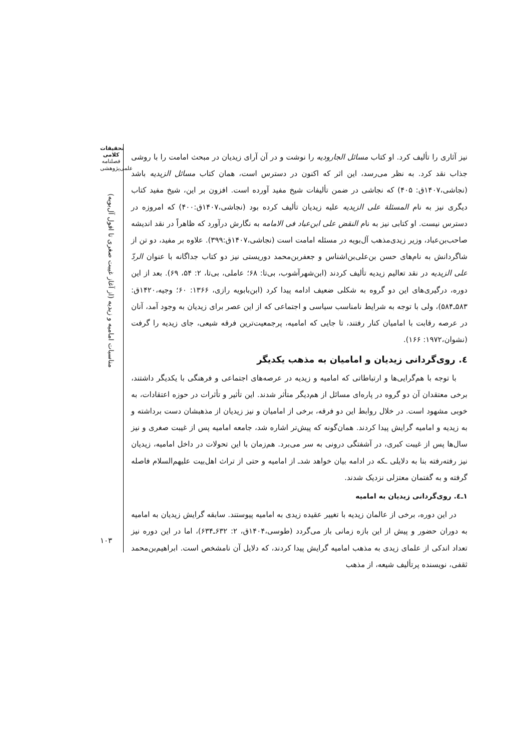تحقیقات کلامی
فصلنامه
علمی‌پژوهشی
مناسبات امامیه و زیدیه (از آغاز غیبت صغری تا افول آل‌بویه)
۱۰۳
نیز آثاری را تألیف کرد. او کتاب مسائل الجارودیه را نوشت و در آن آرای زیدیان در مبحث امامت را با روشی جذاب نقد کرد. به نظر می‌رسد، این اثر که اکنون در دسترس است، همان کتاب مسائل الزیدیه باشد (نجاشی،۱۴۰۷ق: ۴۰۵) که نجاشی در ضمن تألیفات شیخ مفید آورده است. افزون بر این، شیخ مفید کتاب دیگری نیز به نام المسئلة علی الزیدیه علیه زیدیان تألیف کرده بود (نجاشی،۱۴۰۷ق:۴۰۰) که امروزه در دسترس نیست. او کتابی نیز به نام النقض علی ابن‌عباد فی الامامه به نگارش درآورد که ظاهراً در نقد اندیشه صاحب‌بن‌عباد، وزیر زیدی‌مذهب آل‌بویه در مسئله امامت است (نجاشی،۱۴۰۷ق:۳۹۹). علاوه بر مفید، دو تن از شاگردانش به نام‌های حسن بن‌علی‌بن‌اشناس و جعفربن‌محمد دوریستی نیز دو کتاب جداگانه با عنوان الردّ علی الزیدیه در نقد تعالیم زیدیه تألیف کردند (ابن‌شهرآشوب، بی‌تا: ۶۸؛ عاملی، بی‌تا، ۲: ۵۴، ۶۹). بعد از این دوره، درگیری‌های این دو گروه به شکلی ضعیف ادامه پیدا کرد (ابن‌بابویه رازی، ۱۳۶۶: ۶۰؛ وجیه،۱۴۲۰ق: ۵۸۳ـ۵۸۴)، ولی با توجه به شرایط نامناسب سیاسی و اجتماعی که از این عصر برای زیدیان به وجود آمد، آنان در عرصه رقابت با امامیان کنار رفتند، تا جایی که امامیه، پرجمعیت‌ترین فرقه شیعی، جای زیدیه را گرفت (نشوان،۱۹۷۲: ۱۶۶).
٤. روی‌گردانی زیدیان و امامیان به مذهب یکدیگر
با توجه با هم‌گرایی‌ها و ارتباطاتی که امامیه و زیدیه در عرصه‌های اجتماعی و فرهنگی با یکدیگر داشتند، برخی معتقدان آن دو گروه در پاره‌ای مسائل از هم‌دیگر متأثر شدند. این تأثیر و تأثرات در حوزه اعتقادات، به خوبی مشهود است. در خلال روابط این دو فرقه، برخی از امامیان و نیز زیدیان از مذهبشان دست برداشته و به زیدیه و امامیه گرایش پیدا کردند. همان‌گونه که پیش‌تر اشاره شد، جامعه امامیه پس از غیبت صغری و نیز سال‌ها پس از غیبت کبری، در آشفتگی درونی به سر می‌برد. هم‌زمان با این تحولات در داخل امامیه، زیدیان نیز رفته‌رفته بنا به دلایلی ـکه در ادامه بیان خواهد شدـ از امامیه و حتی از تراث اهل‌بیت علیهم‌السلام فاصله گرفته و به گفتمان معتزلی نزدیک شدند.
۱ـ٤. روی‌گردانی زیدیان به امامیه
در این دوره، برخی از عالمان زیدیه با تغییر عقیده زیدی به امامیه پیوستند. سابقه گرایش زیدیان به امامیه به دوران حضور و پیش از این بازه زمانی باز می‌گردد (طوسی،۱۴۰۴ق، ۲: ۶۳۲ـ۶۳۴)، اما در این دوره نیز تعداد اندکی از علمای زیدی به مذهب امامیه گرایش پیدا کردند، که دلایل آن نامشخص است. ابراهیم‌بن‌محمد ثقفی، نویسنده پرتألیف شیعه، از مذهب